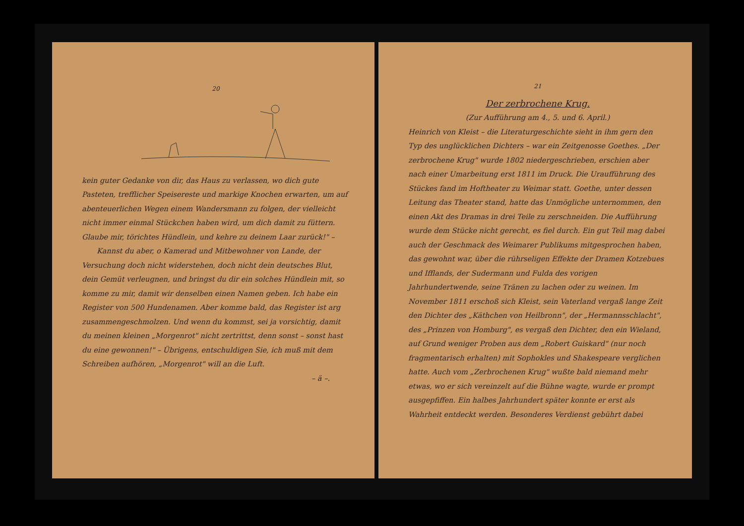20
kein guter Gedanke von dir, das Haus zu verlassen, wo dich gute Pasteten, trefflicher Speisereste und markige Knochen erwarten, um auf abenteuerlichen Wegen einem Wandersmann zu folgen, der vielleicht nicht immer einmal Stückchen haben wird, um dich damit zu füttern. Glaube mir, törichtes Hündlein, und kehre zu deinem Laar zurück!" –
Kannst du aber, o Kamerad und Mitbewohner von Lande, der Versuchung doch nicht widerstehen, doch nicht dein deutsches Blut, dein Gemüt verleugnen, und bringst du dir ein solches Hündlein mit, so komme zu mir, damit wir denselben einen Namen geben. Ich habe ein Register von 500 Hundenamen. Aber komme bald, das Register ist arg zusammengeschmolzen. Und wenn du kommst, sei ja vorsichtig, damit du meinen kleinen „Morgenrot" nicht zertrittst, denn sonst – sonst hast du eine gewonnen!" – Übrigens, entschuldigen Sie, ich muß mit dem Schreiben aufhören, „Morgenrot" will an die Luft.
– ä –.
21
Der zerbrochene Krug.
(Zur Aufführung am 4., 5. und 6. April.)
Heinrich von Kleist – die Literaturgeschichte sieht in ihm gern den Typ des unglücklichen Dichters – war ein Zeitgenosse Goethes. „Der zerbrochene Krug" wurde 1802 niedergeschrieben, erschien aber nach einer Umarbeitung erst 1811 im Druck. Die Uraufführung des Stückes fand im Hoftheater zu Weimar statt. Goethe, unter dessen Leitung das Theater stand, hatte das Unmögliche unternommen, den einen Akt des Dramas in drei Teile zu zerschneiden. Die Aufführung wurde dem Stücke nicht gerecht, es fiel durch. Ein gut Teil mag dabei auch der Geschmack des Weimarer Publikums mitgesprochen haben, das gewohnt war, über die rührseligen Effekte der Dramen Kotzebues und Ifflands, der Sudermann und Fulda des vorigen Jahrhundertwende, seine Tränen zu lachen oder zu weinen. Im November 1811 erschoß sich Kleist, sein Vaterland vergaß lange Zeit den Dichter des „Käthchen von Heilbronn", der „Hermannsschlacht", des „Prinzen von Homburg", es vergaß den Dichter, den ein Wieland, auf Grund weniger Proben aus dem „Robert Guiskard" (nur noch fragmentarisch erhalten) mit Sophokles und Shakespeare verglichen hatte. Auch vom „Zerbrochenen Krug" wußte bald niemand mehr etwas, wo er sich vereinzelt auf die Bühne wagte, wurde er prompt ausgepfiffen. Ein halbes Jahrhundert später konnte er erst als Wahrheit entdeckt werden. Besonderes Verdienst gebührt dabei